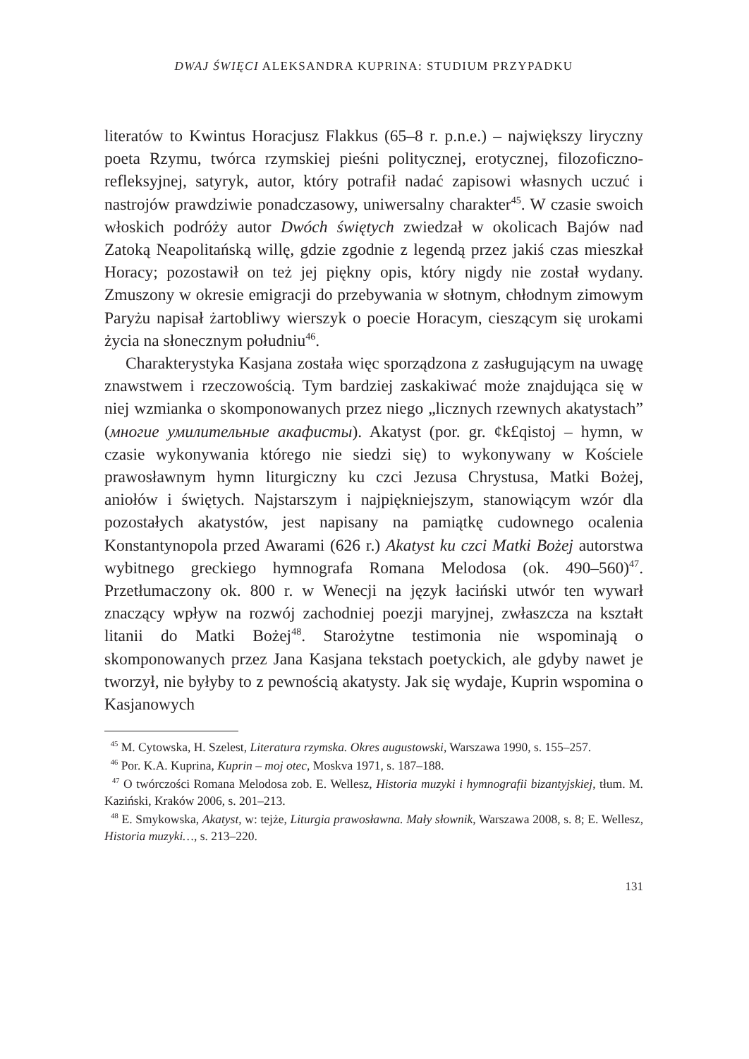DWAJ ŚWIĘCI ALEKSANDRA KUPRINA: STUDIUM PRZYPADKU
literatów to Kwintus Horacjusz Flakkus (65–8 r. p.n.e.) – największy liryczny poeta Rzymu, twórca rzymskiej pieśni politycznej, erotycznej, filozoficzno-refleksyjnej, satyryk, autor, który potrafił nadać zapisowi własnych uczuć i nastrojów prawdziwie ponadczasowy, uniwersalny charakter<sup>45</sup>. W czasie swoich włoskich podróży autor Dwóch świętych zwiedzał w okolicach Bajów nad Zatoką Neapolitańską willę, gdzie zgodnie z legendą przez jakiś czas mieszkał Horacy; pozostawił on też jej piękny opis, który nigdy nie został wydany. Zmuszony w okresie emigracji do przebywania w słotnym, chłodnym zimowym Paryżu napisał żartobliwy wierszyk o poecie Horacym, cieszącym się urokami życia na słonecznym południu<sup>46</sup>.
Charakterystyka Kasjana została więc sporządzona z zasługującym na uwagę znawstwem i rzeczowością. Tym bardziej zaskakiwać może znajdująca się w niej wzmianka o skomponowanych przez niego „licznych rzewnych akatystach” (многие умилительные акафисты). Akatyst (por. gr. ¢k£qistoj – hymn, w czasie wykonywania którego nie siedzi się) to wykonywany w Kościele prawosławnym hymn liturgiczny ku czci Jezusa Chrystusa, Matki Bożej, aniołów i świętych. Najstarszym i najpiękniejszym, stanowiącym wzór dla pozostałych akatystów, jest napisany na pamiątkę cudownego ocalenia Konstantynopola przed Awarami (626 r.) Akatyst ku czci Matki Bożej autorstwa wybitnego greckiego hymnografa Romana Melodosa (ok. 490–560)<sup>47</sup>. Przetłumaczony ok. 800 r. w Wenecji na język łaciński utwór ten wywarł znaczący wpływ na rozwój zachodniej poezji maryjnej, zwłaszcza na kształt litanii do Matki Bożej<sup>48</sup>. Starożytne testimonia nie wspominają o skomponowanych przez Jana Kasjana tekstach poetyckich, ale gdyby nawet je tworzył, nie byłyby to z pewnością akatysty. Jak się wydaje, Kuprin wspomina o Kasjanowych
<sup>45</sup> M. Cytowska, H. Szelest, Literatura rzymska. Okres augustowski, Warszawa 1990, s. 155–257.
<sup>46</sup> Por. K.A. Kuprina, Kuprin – moj otec, Moskva 1971, s. 187–188.
<sup>47</sup> O twórczości Romana Melodosa zob. E. Wellesz, Historia muzyki i hymnografii bizantyjskiej, tłum. M. Kaziński, Kraków 2006, s. 201–213.
<sup>48</sup> E. Smykowska, Akatyst, w: tejże, Liturgia prawosławna. Mały słownik, Warszawa 2008, s. 8; E. Wellesz, Historia muzyki…, s. 213–220.
131